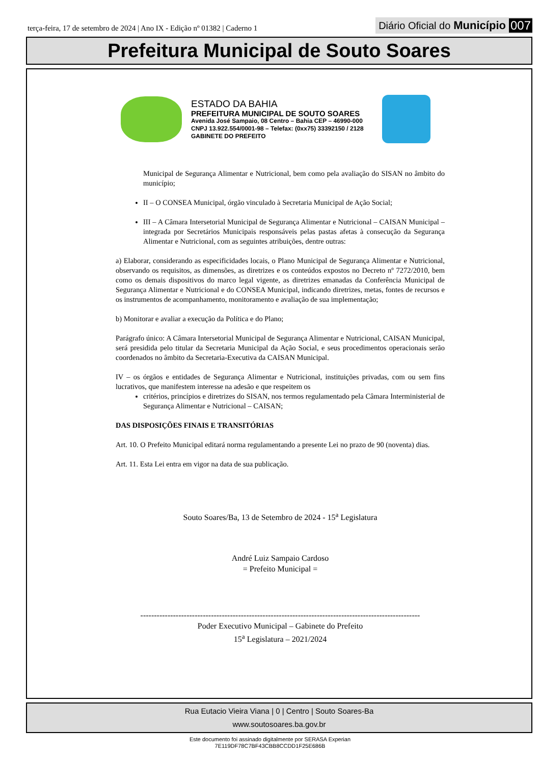terça-feira, 17 de setembro de 2024 | Ano IX - Edição nº 01382 | Caderno 1
Diário Oficial do Município 007
Prefeitura Municipal de Souto Soares
ESTADO DA BAHIA
PREFEITURA MUNICIPAL DE SOUTO SOARES
Avenida José Sampaio, 08 Centro – Bahia CEP – 46990-000
CNPJ 13.922.554/0001-98 – Telefax: (0xx75) 33392150 / 2128
GABINETE DO PREFEITO
Municipal de Segurança Alimentar e Nutricional, bem como pela avaliação do SISAN no âmbito do município;
II – O CONSEA Municipal, órgão vinculado à Secretaria Municipal de Ação Social;
III – A Câmara Intersetorial Municipal de Segurança Alimentar e Nutricional – CAISAN Municipal – integrada por Secretários Municipais responsáveis pelas pastas afetas à consecução da Segurança Alimentar e Nutricional, com as seguintes atribuições, dentre outras:
a) Elaborar, considerando as especificidades locais, o Plano Municipal de Segurança Alimentar e Nutricional, observando os requisitos, as dimensões, as diretrizes e os conteúdos expostos no Decreto nº 7272/2010, bem como os demais dispositivos do marco legal vigente, as diretrizes emanadas da Conferência Municipal de Segurança Alimentar e Nutricional e do CONSEA Municipal, indicando diretrizes, metas, fontes de recursos e os instrumentos de acompanhamento, monitoramento e avaliação de sua implementação;
b) Monitorar e avaliar a execução da Política e do Plano;
Parágrafo único: A Câmara Intersetorial Municipal de Segurança Alimentar e Nutricional, CAISAN Municipal, será presidida pelo titular da Secretaria Municipal da Ação Social, e seus procedimentos operacionais serão coordenados no âmbito da Secretaria-Executiva da CAISAN Municipal.
IV – os órgãos e entidades de Segurança Alimentar e Nutricional, instituições privadas, com ou sem fins lucrativos, que manifestem interesse na adesão e que respeitem os
critérios, princípios e diretrizes do SISAN, nos termos regulamentado pela Câmara Interministerial de Segurança Alimentar e Nutricional – CAISAN;
DAS DISPOSIÇÕES FINAIS E TRANSITÓRIAS
Art. 10. O Prefeito Municipal editará norma regulamentando a presente Lei no prazo de 90 (noventa) dias.
Art. 11. Esta Lei entra em vigor na data de sua publicação.
Souto Soares/Ba, 13 de Setembro de 2024 - 15<sup>a</sup> Legislatura
André Luiz Sampaio Cardoso
= Prefeito Municipal =
-------------------------------------------------------------------------------------------------------
Poder Executivo Municipal – Gabinete do Prefeito
15<sup>a</sup> Legislatura – 2021/2024
Rua Eutacio Vieira Viana | 0 | Centro | Souto Soares-Ba
www.soutosoares.ba.gov.br
Este documento foi assinado digitalmente por SERASA Experian
7E119DF78C7BF43CBB8CCDD1F25E686B